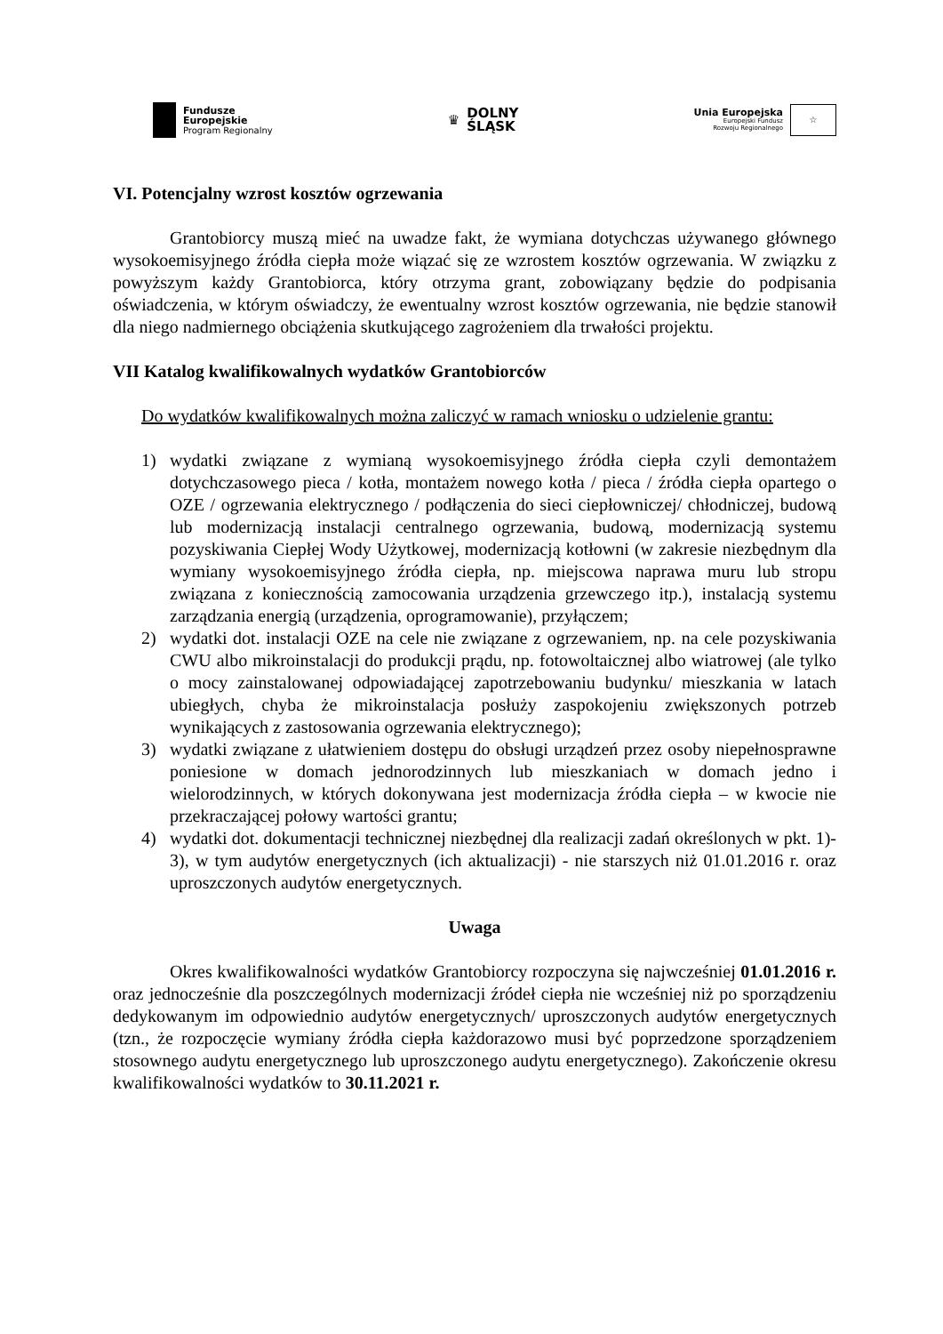Fundusze
Europejskie
Program Regionalny
♛ DOLNY
ŚLĄSK
Unia Europejska
Europejski Fundusz
Rozwoju Regionalnego
☆
VI. Potencjalny wzrost kosztów ogrzewania
Grantobiorcy muszą mieć na uwadze fakt, że wymiana dotychczas używanego głównego wysokoemisyjnego źródła ciepła może wiązać się ze wzrostem kosztów ogrzewania. W związku z powyższym każdy Grantobiorca, który otrzyma grant, zobowiązany będzie do podpisania oświadczenia, w którym oświadczy, że ewentualny wzrost kosztów ogrzewania, nie będzie stanowił dla niego nadmiernego obciążenia skutkującego zagrożeniem dla trwałości projektu.
VII Katalog kwalifikowalnych wydatków Grantobiorców
Do wydatków kwalifikowalnych można zaliczyć w ramach wniosku o udzielenie grantu:
1) wydatki związane z wymianą wysokoemisyjnego źródła ciepła czyli demontażem dotychczasowego pieca / kotła, montażem nowego kotła / pieca / źródła ciepła opartego o OZE / ogrzewania elektrycznego / podłączenia do sieci ciepłowniczej/ chłodniczej, budową lub modernizacją instalacji centralnego ogrzewania, budową, modernizacją systemu pozyskiwania Ciepłej Wody Użytkowej, modernizacją kotłowni (w zakresie niezbędnym dla wymiany wysokoemisyjnego źródła ciepła, np. miejscowa naprawa muru lub stropu związana z koniecznością zamocowania urządzenia grzewczego itp.), instalacją systemu zarządzania energią (urządzenia, oprogramowanie), przyłączem;
2) wydatki dot. instalacji OZE na cele nie związane z ogrzewaniem, np. na cele pozyskiwania CWU albo mikroinstalacji do produkcji prądu, np. fotowoltaicznej albo wiatrowej (ale tylko o mocy zainstalowanej odpowiadającej zapotrzebowaniu budynku/ mieszkania w latach ubiegłych, chyba że mikroinstalacja posłuży zaspokojeniu zwiększonych potrzeb wynikających z zastosowania ogrzewania elektrycznego);
3) wydatki związane z ułatwieniem dostępu do obsługi urządzeń przez osoby niepełnosprawne poniesione w domach jednorodzinnych lub mieszkaniach w domach jedno i wielorodzinnych, w których dokonywana jest modernizacja źródła ciepła – w kwocie nie przekraczającej połowy wartości grantu;
4) wydatki dot. dokumentacji technicznej niezbędnej dla realizacji zadań określonych w pkt. 1)- 3), w tym audytów energetycznych (ich aktualizacji) - nie starszych niż 01.01.2016 r. oraz uproszczonych audytów energetycznych.
Uwaga
Okres kwalifikowalności wydatków Grantobiorcy rozpoczyna się najwcześniej 01.01.2016 r. oraz jednocześnie dla poszczególnych modernizacji źródeł ciepła nie wcześniej niż po sporządzeniu dedykowanym im odpowiednio audytów energetycznych/ uproszczonych audytów energetycznych (tzn., że rozpoczęcie wymiany źródła ciepła każdorazowo musi być poprzedzone sporządzeniem stosownego audytu energetycznego lub uproszczonego audytu energetycznego). Zakończenie okresu kwalifikowalności wydatków to 30.11.2021 r.